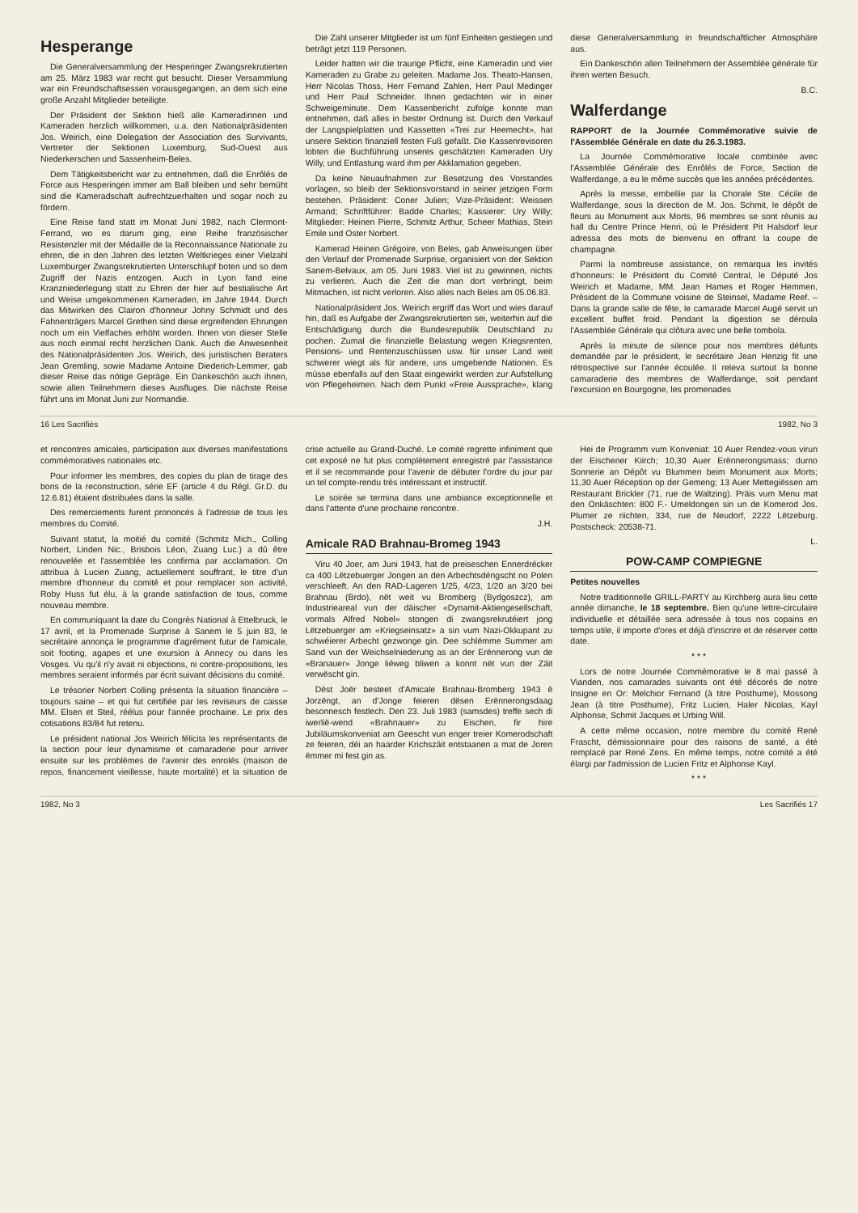Hesperange
Die Generalversammlung der Hesperinger Zwangsrekrutierten am 25. März 1983 war recht gut besucht. Dieser Versammlung war ein Freundschaftsessen vorausgegangen, an dem sich eine große Anzahl Mitglieder beteiligte.
Der Präsident der Sektion hieß alle Kameradinnen und Kameraden herzlich willkommen, u.a. den Nationalpräsidenten Jos. Weirich, eine Delegation der Association des Survivants, Vertreter der Sektionen Luxemburg, Sud-Ouest aus Niederkerschen und Sassenheim-Beles.
Dem Tätigkeitsbericht war zu entnehmen, daß die Enrôlés de Force aus Hesperingen immer am Ball bleiben und sehr bemüht sind die Kameradschaft aufrechtzuerhalten und sogar noch zu fördern.
Eine Reise fand statt im Monat Juni 1982, nach Clermont-Ferrand, wo es darum ging, eine Reihe französischer Resistenzler mit der Médaille de la Reconnaissance Nationale zu ehren, die in den Jahren des letzten Weltkrieges einer Vielzahl Luxemburger Zwangsrekrutierten Unterschlupf boten und so dem Zugriff der Nazis entzogen. Auch in Lyon fand eine Kranzniederlegung statt zu Ehren der hier auf bestialische Art und Weise umgekommenen Kameraden, im Jahre 1944. Durch das Mitwirken des Clairon d'honneur Johny Schmidt und des Fahnenträgers Marcel Grethen sind diese ergreifenden Ehrungen noch um ein Vielfaches erhöht worden. Ihnen von dieser Stelle aus noch einmal recht herzlichen Dank. Auch die Anwesenheit des Nationalpräsidenten Jos. Weirich, des juristischen Beraters Jean Gremling, sowie Madame Antoine Diederich-Lemmer, gab dieser Reise das nötige Gepräge. Ein Dankeschön auch ihnen, sowie allen Teilnehmern dieses Ausfluges. Die nächste Reise führt uns im Monat Juni zur Normandie.
Die Zahl unserer Mitglieder ist um fünf Einheiten gestiegen und beträgt jetzt 119 Personen.
Leider hatten wir die traurige Pflicht, eine Kameradin und vier Kameraden zu Grabe zu geleiten. Madame Jos. Theato-Hansen, Herr Nicolas Thoss, Herr Fernand Zahlen, Herr Paul Medinger und Herr Paul Schneider. Ihnen gedachten wir in einer Schweigeminute. Dem Kassenbericht zufolge konnte man entnehmen, daß alles in bester Ordnung ist. Durch den Verkauf der Langspielplatten und Kassetten «Trei zur Heemecht», hat unsere Sektion finanziell festen Fuß gefaßt. Die Kassenrevisoren lobten die Buchführung unseres geschätzten Kameraden Ury Willy, und Entlastung ward ihm per Akklamation gegeben.
Da keine Neuaufnahmen zur Besetzung des Vorstandes vorlagen, so bleib der Sektionsvorstand in seiner jetzigen Form bestehen. Präsident: Coner Julien; Vize-Präsident: Weissen Armand; Schriftführer: Badde Charles; Kassierer: Ury Willy; Mitglieder: Heinen Pierre, Schmitz Arthur, Scheer Mathias, Stein Emile und Oster Norbert.
Kamerad Heinen Grégoire, von Beles, gab Anweisungen über den Verlauf der Promenade Surprise, organisiert von der Sektion Sanem-Belvaux, am 05. Juni 1983. Viel ist zu gewinnen, nichts zu verlieren. Auch die Zeit die man dort verbringt, beim Mitmachen, ist nicht verloren. Also alles nach Beles am 05.06.83.
Nationalpräsident Jos. Weirich ergriff das Wort und wies darauf hin, daß es Aufgabe der Zwangsrekrutierten sei, weiterhin auf die Entschädigung durch die Bundesrepublik Deutschland zu pochen. Zumal die finanzielle Belastung wegen Kriegsrenten, Pensions- und Rentenzuschüssen usw. für unser Land weit schwerer wiegt als für andere, uns umgebende Nationen. Es müsse ebenfalls auf den Staat eingewirkt werden zur Aufstellung von Pflegeheimen. Nach dem Punkt «Freie Aussprache», klang diese Generalversammlung in freundschaftlicher Atmosphäre aus.
Ein Dankeschön allen Teilnehmern der Assemblée générale für ihren werten Besuch.
B.C.
Walferdange
RAPPORT de la Journée Commémorative suivie de l'Assemblée Générale en date du 26.3.1983.
La Journée Commémorative locale combinée avec l'Assemblée Générale des Enrôlés de Force, Section de Walferdange, a eu le même succès que les années précédentes.
Après la messe, embellie par la Chorale Ste. Cécile de Walferdange, sous la direction de M. Jos. Schmit, le dépôt de fleurs au Monument aux Morts, 96 membres se sont réunis au hall du Centre Prince Henri, où le Président Pit Halsdorf leur adressa des mots de bienvenu en offrant la coupe de champagne.
Parmi la nombreuse assistance, on remarqua les invités d'honneurs: le Président du Comité Central, le Député Jos Weirich et Madame, MM. Jean Hames et Roger Hemmen, Président de la Commune voisine de Steinsel, Madame Reef. – Dans la grande salle de fête, le camarade Marcel Augé servit un excellent buffet froid. Pendant la digestion se déroula l'Assemblée Générale qui clôtura avec une belle tombola.
Après la minute de silence pour nos membres défunts demandée par le président, le secrétaire Jean Henzig fit une rétrospective sur l'année écoulée. Il releva surtout la bonne camaraderie des membres de Walferdange, soit pendant l'excursion en Bourgogne, les promenades
16 Les Sacrifiés 1982, No 3
et rencontres amicales, participation aux diverses manifestations commémoratives nationales etc.
Pour informer les membres, des copies du plan de tirage des bons de la reconstruction, série EF (article 4 du Régl. Gr.D. du 12.6.81) étaient distribuées dans la salle.
Des remerciements furent prononcés à l'adresse de tous les membres du Comité.
Suivant statut, la moitié du comité (Schmitz Mich., Colling Norbert, Linden Nic., Brisbois Léon, Zuang Luc.) a dû être renouvelée et l'assemblée les confirma par acclamation. On attribua à Lucien Zuang, actuellement souffrant, le titre d'un membre d'honneur du comité et pour remplacer son activité, Roby Huss fut élu, à la grande satisfaction de tous, comme nouveau membre.
En communiquant la date du Congrès National à Ettelbruck, le 17 avril, et la Promenade Surprise à Sanem le 5 juin 83, le secrétaire annonça le programme d'agrément futur de l'amicale, soit footing, agapes et une exursion à Annecy ou dans les Vosges. Vu qu'il n'y avait ni objections, ni contre-propositions, les membres seraient informés par écrit suivant décisions du comité.
Le trésorier Norbert Colling présenta la situation financière – toujours saine – et qui fut certifiée par les reviseurs de caisse MM. Elsen et Steil, réélus pour l'année prochaine. Le prix des cotisations 83/84 fut retenu.
Le président national Jos Weirich félicita les représentants de la section pour leur dynamisme et camaraderie pour arriver ensuite sur les problèmes de l'avenir des enrolés (maison de repos, financement vieillesse, haute mortalité) et la situation de crise actuelle au Grand-Duché. Le comité regrette infiniment que cet exposé ne fut plus complètement enregistré par l'assistance et il se recommande pour l'avenir de débuter l'ordre du jour par un tel compte-rendu très intéressant et instructif.
Le soirée se termina dans une ambiance exceptionnelle et dans l'attente d'une prochaine rencontre.
J.H.
Amicale RAD Brahnau-Bromeg 1943
Viru 40 Joer, am Juni 1943, hat de preiseschen Ennerdrécker ca 400 Lëtzebuerger Jongen an den Arbechtsdéngscht no Polen verschleeft. An den RAD-Lageren 1/25, 4/23, 1/20 an 3/20 bei Brahnau (Brdo), nët weit vu Bromberg (Bydgoszcz), am Industrieareal vun der däischer «Dynamit-Aktiengesellschaft, vormals Alfred Nobel» stongen di zwangsrekrutéiert jong Lëtzebuerger am «Kriegseinsatz» a sin vum Nazi-Okkupant zu schwéierer Arbecht gezwonge gin. Dee schlëmme Summer am Sand vun der Weichselniederung as an der Erënnerong vun de «Branauer» Jonge liéweg bliwen a konnt nët vun der Zäit verwëscht gin.
Dëst Joër besteet d'Amicale Brahnau-Bromberg 1943 ë Jorzëngt, an d'Jonge feieren dësen Erënnerongsdaag besonnesch festlech. Den 23. Juli 1983 (samsdes) treffe sech di iwerlië-wend «Brahnauer» zu Eischen, fir hire Jubiläumskonveniat am Geescht vun enger treier Komerodschaft ze feieren, déi an haarder Krichszäit entstaanen a mat de Joren ëmmer mi fest gin as.
Hei de Programm vum Konveniat: 10 Auer Rendez-vous virun der Eischener Kiirch; 10,30 Auer Erënnerongsmass; durno Sonnerie an Dépôt vu Blummen beim Monument aux Morts; 11,30 Auer Réception op der Gemeng; 13 Auer Mettegiëssen am Restaurant Brickler (71, rue de Waltzing). Präis vum Menu mat den Onkäschten: 800 F.- Umeldongen sin un de Komerod Jos. Plumer ze riichten, 334, rue de Neudorf, 2222 Lëtzeburg. Postscheck: 20538-71.
L.
POW-CAMP COMPIEGNE
Petites nouvelles
Notre traditionnelle GRILL-PARTY au Kirchberg aura lieu cette année dimanche, le 18 septembre. Bien qu'une lettre-circulaire individuelle et détaillée sera adressée à tous nos copains en temps utile, il importe d'ores et déjà d'inscrire et de réserver cette date.
* * *
Lors de notre Journée Commémorative le 8 mai passé à Vianden, nos camarades suivants ont été décorés de notre Insigne en Or: Melchior Fernand (à titre Posthume), Mossong Jean (à titre Posthume), Fritz Lucien, Haler Nicolas, Kayl Alphonse, Schmit Jacques et Urbing Will.
A cette même occasion, notre membre du comité René Frascht, démissionnaire pour des raisons de santé, a été remplacé par René Zens. En même temps, notre comité a été élargi par l'admission de Lucien Fritz et Alphonse Kayl.
* * *
1982, No 3 Les Sacrifiés 17